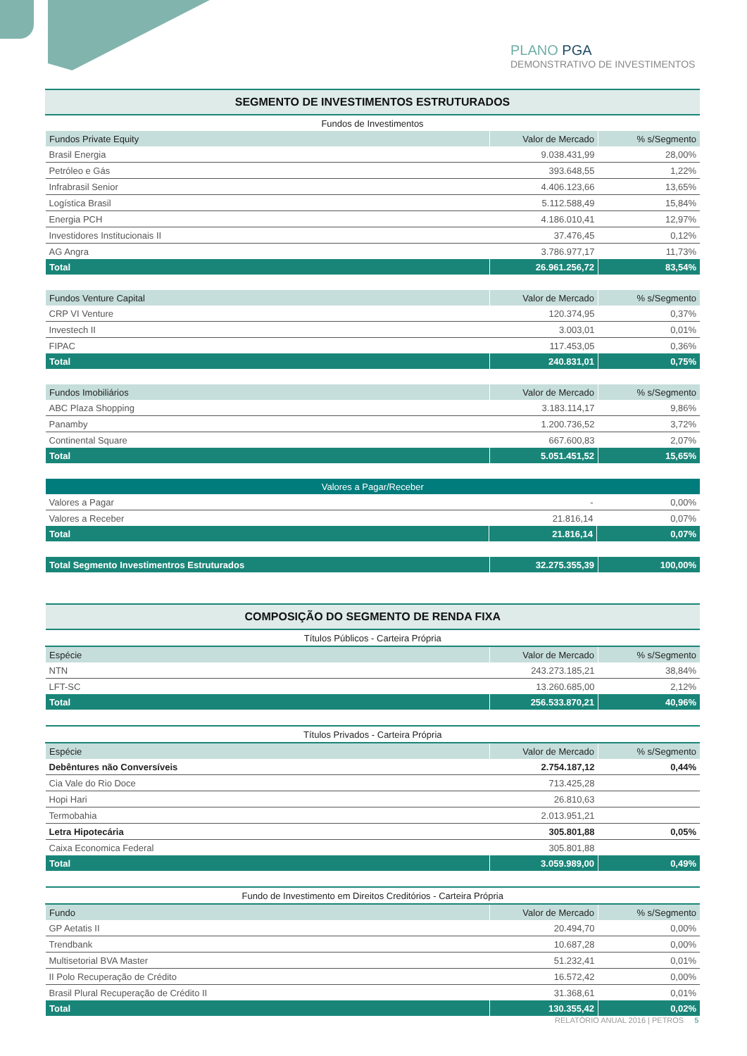PLANO PGA
DEMONSTRATIVO DE INVESTIMENTOS
| SEGMENTO DE INVESTIMENTOS ESTRUTURADOS |
| --- |
| Fundos de Investimentos |
| Fundos Private Equity | Valor de Mercado | % s/Segmento |
| --- | --- | --- |
| Brasil Energia | 9.038.431,99 | 28,00% |
| Petróleo e Gás | 393.648,55 | 1,22% |
| Infrabrasil Senior | 4.406.123,66 | 13,65% |
| Logística Brasil | 5.112.588,49 | 15,84% |
| Energia PCH | 4.186.010,41 | 12,97% |
| Investidores Institucionais II | 37.476,45 | 0,12% |
| AG Angra | 3.786.977,17 | 11,73% |
| Total | 26.961.256,72 | 83,54% |
| Fundos Venture Capital | Valor de Mercado | % s/Segmento |
| --- | --- | --- |
| CRP VI Venture | 120.374,95 | 0,37% |
| Investech II | 3.003,01 | 0,01% |
| FIPAC | 117.453,05 | 0,36% |
| Total | 240.831,01 | 0,75% |
| Fundos Imobiliários | Valor de Mercado | % s/Segmento |
| --- | --- | --- |
| ABC Plaza Shopping | 3.183.114,17 | 9,86% |
| Panamby | 1.200.736,52 | 3,72% |
| Continental Square | 667.600,83 | 2,07% |
| Total | 5.051.451,52 | 15,65% |
| Valores a Pagar/Receber | | |
| --- | --- | --- |
| Valores a Pagar | - | 0,00% |
| Valores a Receber | 21.816,14 | 0,07% |
| Total | 21.816,14 | 0,07% |
| Total Segmento Investimentros Estruturados | 32.275.355,39 | 100,00% |
| COMPOSIÇÃO DO SEGMENTO DE RENDA FIXA | | |
| --- | --- | --- |
| Títulos Públicos - Carteira Própria | | |
| Espécie | Valor de Mercado | % s/Segmento |
| NTN | 243.273.185,21 | 38,84% |
| LFT-SC | 13.260.685,00 | 2,12% |
| Total | 256.533.870,21 | 40,96% |
| Títulos Privados - Carteira Própria | | |
| --- | --- | --- |
| Espécie | Valor de Mercado | % s/Segmento |
| Debêntures não Conversíveis | 2.754.187,12 | 0,44% |
| Cia Vale do Rio Doce | 713.425,28 | |
| Hopi Hari | 26.810,63 | |
| Termobahia | 2.013.951,21 | |
| Letra Hipotecária | 305.801,88 | 0,05% |
| Caixa Economica Federal | 305.801,88 | |
| Total | 3.059.989,00 | 0,49% |
| Fundo de Investimento em Direitos Creditórios - Carteira Própria | | |
| --- | --- | --- |
| Fundo | Valor de Mercado | % s/Segmento |
| GP Aetatis II | 20.494,70 | 0,00% |
| Trendbank | 10.687,28 | 0,00% |
| Multisetorial BVA Master | 51.232,41 | 0,01% |
| II Polo Recuperação de Crédito | 16.572,42 | 0,00% |
| Brasil Plural Recuperação de Crédito II | 31.368,61 | 0,01% |
| Total | 130.355,42 | 0,02% |
RELATÓRIO ANUAL 2016 | PETROS 5